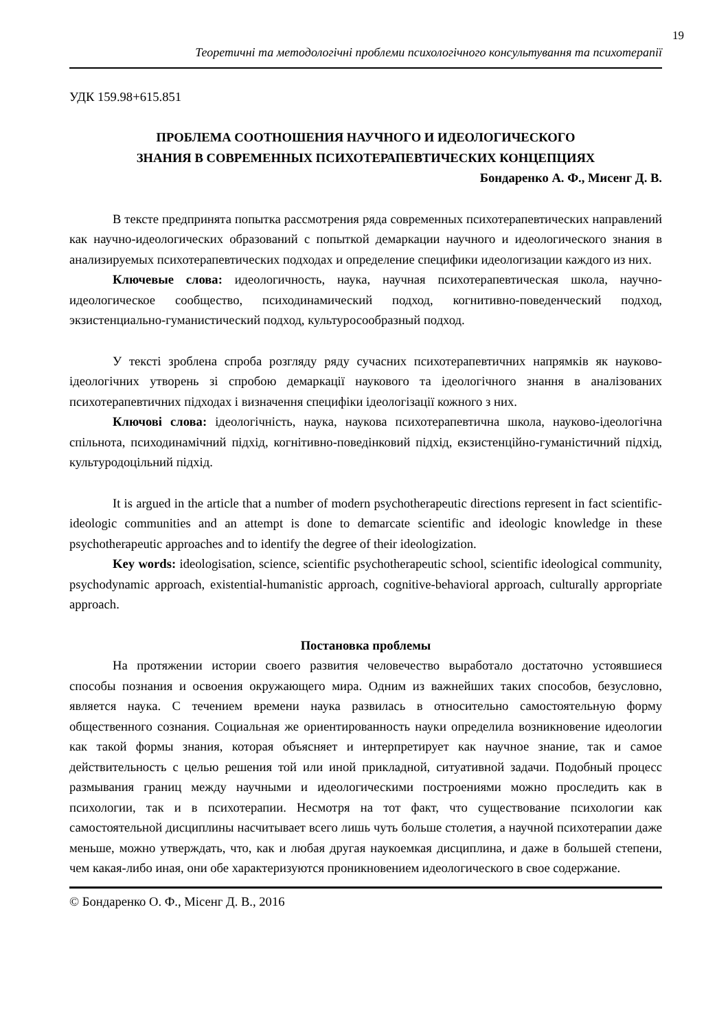19
Теоретичні та методологічні проблеми психологічного консультування та психотерапії
УДК 159.98+615.851
ПРОБЛЕМА СООТНОШЕНИЯ НАУЧНОГО И ИДЕОЛОГИЧЕСКОГО
ЗНАНИЯ В СОВРЕМЕННЫХ ПСИХОТЕРАПЕВТИЧЕСКИХ КОНЦЕПЦИЯХ
Бондаренко А. Ф., Мисенг Д. В.
В тексте предпринята попытка рассмотрения ряда современных психотерапевтических направлений как научно-идеологических образований с попыткой демаркации научного и идеологического знания в анализируемых психотерапевтических подходах и определение специфики идеологизации каждого из них.
Ключевые слова: идеологичность, наука, научная психотерапевтическая школа, научно-идеологическое сообщество, психодинамический подход, когнитивно-поведенческий подход, экзистенциально-гуманистический подход, культуросообразный подход.
У тексті зроблена спроба розгляду ряду сучасних психотерапевтичних напрямків як науково-ідеологічних утворень зі спробою демаркації наукового та ідеологічного знання в аналізованих психотерапевтичних підходах і визначення специфіки ідеологізації кожного з них.
Ключові слова: ідеологічність, наука, наукова психотерапевтична школа, науково-ідеологічна спільнота, психодинамічний підхід, когнітивно-поведінковий підхід, екзистенційно-гуманістичний підхід, культуродоцільний підхід.
It is argued in the article that a number of modern psychotherapeutic directions represent in fact scientific-ideologic communities and an attempt is done to demarcate scientific and ideologic knowledge in these psychotherapeutic approaches and to identify the degree of their ideologization.
Key words: ideologisation, science, scientific psychotherapeutic school, scientific ideological community, psychodynamic approach, existential-humanistic approach, cognitive-behavioral approach, culturally appropriate approach.
Постановка проблемы
На протяжении истории своего развития человечество выработало достаточно устоявшиеся способы познания и освоения окружающего мира. Одним из важнейших таких способов, безусловно, является наука. С течением времени наука развилась в относительно самостоятельную форму общественного сознания. Социальная же ориентированность науки определила возникновение идеологии как такой формы знания, которая объясняет и интерпретирует как научное знание, так и самое действительность с целью решения той или иной прикладной, ситуативной задачи. Подобный процесс размывания границ между научными и идеологическими построениями можно проследить как в психологии, так и в психотерапии. Несмотря на тот факт, что существование психологии как самостоятельной дисциплины насчитывает всего лишь чуть больше столетия, а научной психотерапии даже меньше, можно утверждать, что, как и любая другая наукоемкая дисциплина, и даже в большей степени, чем какая-либо иная, они обе характеризуются проникновением идеологического в свое содержание.
© Бондаренко О. Ф., Місенг Д. В., 2016